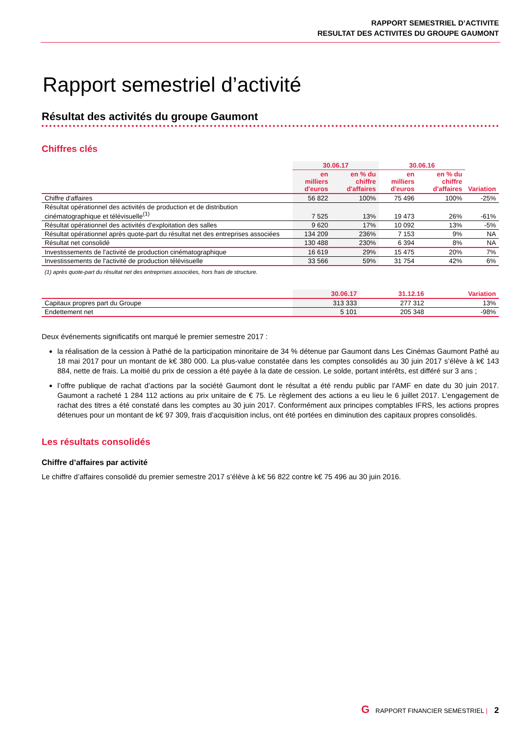RAPPORT SEMESTRIEL D’ACTIVITE
RESULTAT DES ACTIVITES DU GROUPE GAUMONT
Rapport semestriel d’activité
Résultat des activités du groupe Gaumont
Chiffres clés
| | 30.06.17 | | 30.06.16 | | |
| --- | --- | --- | --- | --- | --- |
| | en milliers d'euros | en % du chiffre d'affaires | en milliers d'euros | en % du chiffre d'affaires | Variation |
| Chiffre d'affaires | 56 822 | 100% | 75 496 | 100% | -25% |
| Résultat opérationnel des activités de production et de distribution cinématographique et télévisuelle<sup>(1)</sup> | 7 525 | 13% | 19 473 | 26% | -61% |
| Résultat opérationnel des activités d'exploitation des salles | 9 620 | 17% | 10 092 | 13% | -5% |
| Résultat opérationnel après quote-part du résultat net des entreprises associées | 134 209 | 236% | 7 153 | 9% | NA |
| Résultat net consolidé | 130 488 | 230% | 6 394 | 8% | NA |
| Investissements de l'activité de production cinématographique | 16 619 | 29% | 15 475 | 20% | 7% |
| Investissements de l'activité de production télévisuelle | 33 566 | 59% | 31 754 | 42% | 6% |
(1) après quote-part du résultat net des entreprises associées, hors frais de structure.
| | 30.06.17 | 31.12.16 | Variation |
| --- | --- | --- | --- |
| Capitaux propres part du Groupe | 313 333 | 277 312 | 13% |
| Endettement net | 5 101 | 205 348 | -98% |
Deux événements significatifs ont marqué le premier semestre 2017 :
la réalisation de la cession à Pathé de la participation minoritaire de 34 % détenue par Gaumont dans Les Cinémas Gaumont Pathé au 18 mai 2017 pour un montant de k€ 380 000. La plus-value constatée dans les comptes consolidés au 30 juin 2017 s’élève à k€ 143 884, nette de frais. La moitié du prix de cession a été payée à la date de cession. Le solde, portant intérêts, est différé sur 3 ans ;
l’offre publique de rachat d’actions par la société Gaumont dont le résultat a été rendu public par l’AMF en date du 30 juin 2017. Gaumont a racheté 1 284 112 actions au prix unitaire de € 75. Le règlement des actions a eu lieu le 6 juillet 2017. L’engagement de rachat des titres a été constaté dans les comptes au 30 juin 2017. Conformément aux principes comptables IFRS, les actions propres détenues pour un montant de k€ 97 309, frais d’acquisition inclus, ont été portées en diminution des capitaux propres consolidés.
Les résultats consolidés
Chiffre d’affaires par activité
Le chiffre d’affaires consolidé du premier semestre 2017 s’élève à k€ 56 822 contre k€ 75 496 au 30 juin 2016.
G RAPPORT FINANCIER SEMESTRIEL | 2